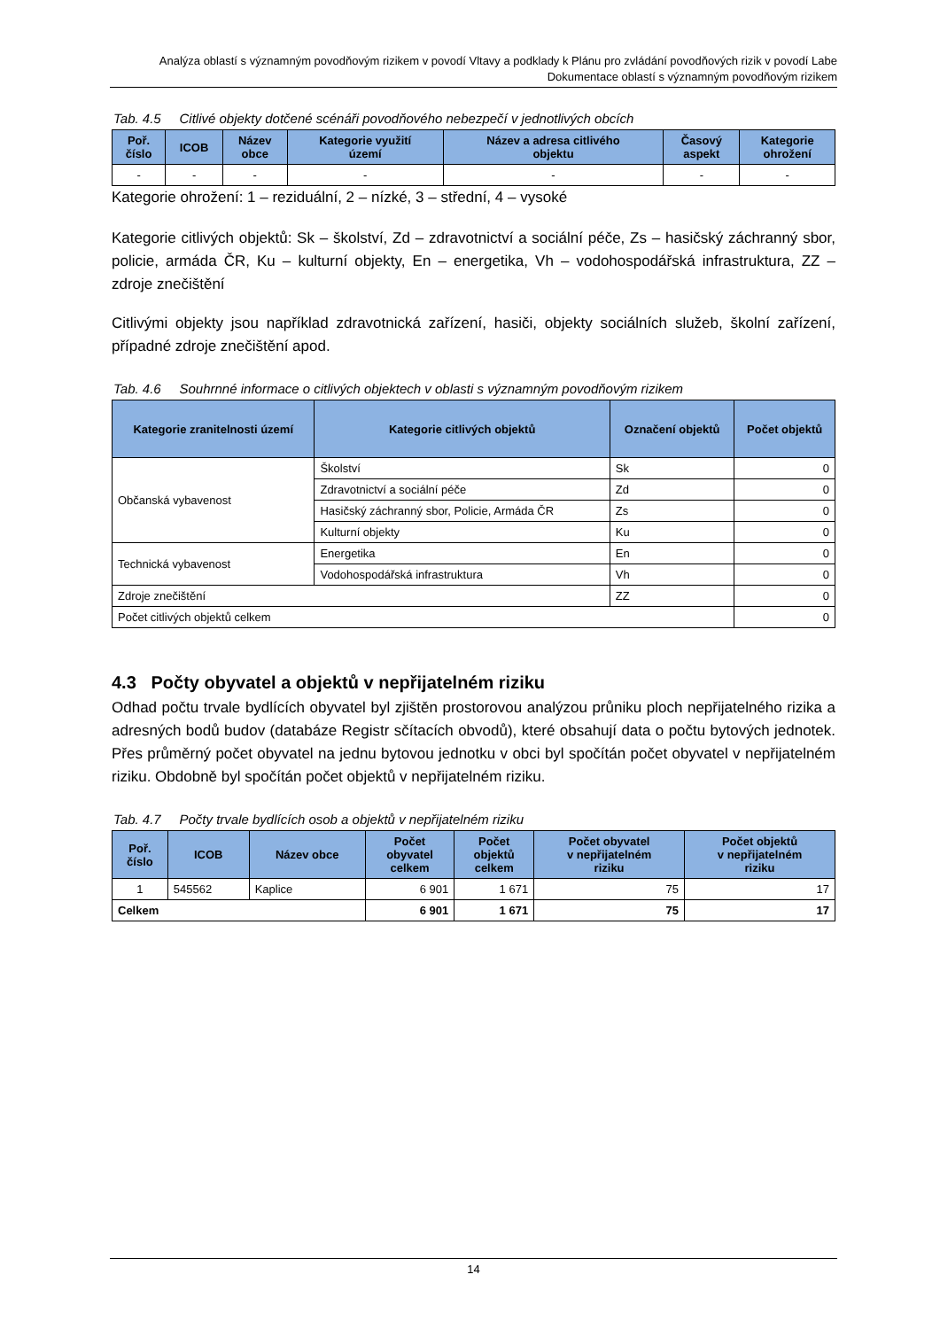Analýza oblastí s významným povodňovým rizikem v povodí Vltavy a podklady k Plánu pro zvládání povodňových rizik v povodí Labe
Dokumentace oblastí s významným povodňovým rizikem
Tab. 4.5 Citlivé objekty dotčené scénáři povodňového nebezpečí v jednotlivých obcích
| Poř. číslo | ICOB | Název obce | Kategorie využití území | Název a adresa citlivého objektu | Časový aspekt | Kategorie ohrožení |
| --- | --- | --- | --- | --- | --- | --- |
| - | - | - | - | - | - | - |
Kategorie ohrožení: 1 – reziduální, 2 – nízké, 3 – střední, 4 – vysoké
Kategorie citlivých objektů: Sk – školství, Zd – zdravotnictví a sociální péče, Zs – hasičský záchranný sbor, policie, armáda ČR, Ku – kulturní objekty, En – energetika, Vh – vodohospodářská infrastruktura, ZZ – zdroje znečištění
Citlivými objekty jsou například zdravotnická zařízení, hasiči, objekty sociálních služeb, školní zařízení, případné zdroje znečištění apod.
Tab. 4.6 Souhrnné informace o citlivých objektech v oblasti s významným povodňovým rizikem
| Kategorie zranitelnosti území | Kategorie citlivých objektů | Označení objektů | Počet objektů |
| --- | --- | --- | --- |
| Občanská vybavenost | Školství | Sk | 0 |
| | Zdravotnictví a sociální péče | Zd | 0 |
| | Hasičský záchranný sbor, Policie, Armáda ČR | Zs | 0 |
| | Kulturní objekty | Ku | 0 |
| Technická vybavenost | Energetika | En | 0 |
| | Vodohospodářská infrastruktura | Vh | 0 |
| Zdroje znečištění | | ZZ | 0 |
| Počet citlivých objektů celkem | | | 0 |
4.3 Počty obyvatel a objektů v nepřijatelném riziku
Odhad počtu trvale bydlících obyvatel byl zjištěn prostorovou analýzou průniku ploch nepřijatelného rizika a adresných bodů budov (databáze Registr sčítacích obvodů), které obsahují data o počtu bytových jednotek. Přes průměrný počet obyvatel na jednu bytovou jednotku v obci byl spočítán počet obyvatel v nepřijatelném riziku. Obdobně byl spočítán počet objektů v nepřijatelném riziku.
Tab. 4.7 Počty trvale bydlících osob a objektů v nepřijatelném riziku
| Poř. číslo | ICOB | Název obce | Počet obyvatel celkem | Počet objektů celkem | Počet obyvatel v nepřijatelném riziku | Počet objektů v nepřijatelném riziku |
| --- | --- | --- | --- | --- | --- | --- |
| 1 | 545562 | Kaplice | 6 901 | 1 671 | 75 | 17 |
| Celkem | | | 6 901 | 1 671 | 75 | 17 |
14